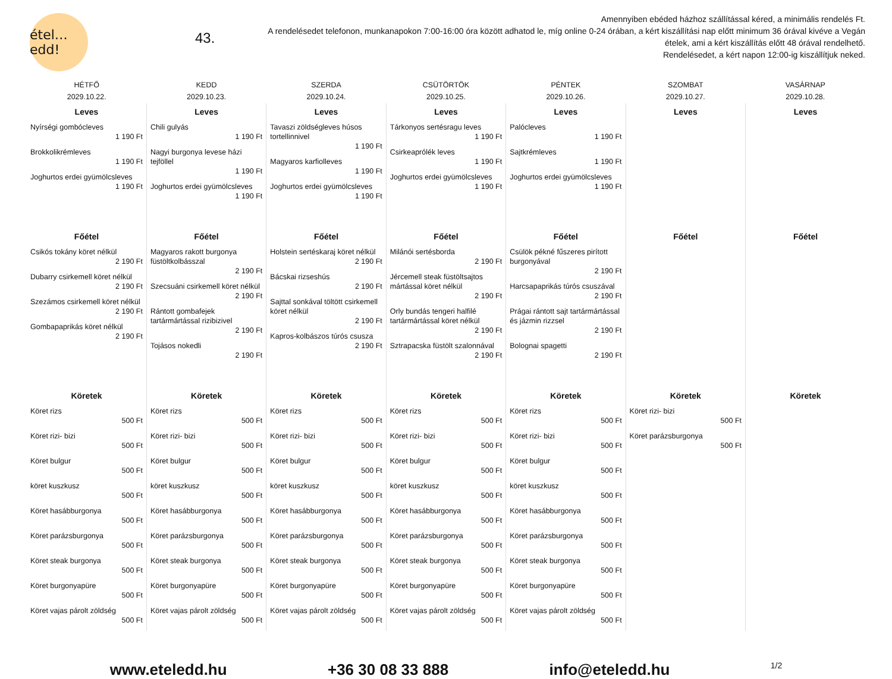étel… edd!
43.
Amennyiben ebéded házhoz szállítással kéred, a minimális rendelés Ft.
A rendelésedet telefonon, munkanapokon 7:00-16:00 óra között adhatod le, míg online 0-24 órában, a kért kiszállítási nap előtt minimum 36 órával kivéve a Vegán ételek, ami a kért kiszállítás előtt 48 órával rendelhető.
Rendelésedet, a kért napon 12:00-ig kiszállítjuk neked.
| HÉTFŐ 2029.10.22. | KEDD 2029.10.23. | SZERDA 2029.10.24. | CSÜTÖRTÖK 2029.10.25. | PÉNTEK 2029.10.26. | SZOMBAT 2029.10.27. | VASÁRNAP 2029.10.28. |
| --- | --- | --- | --- | --- | --- | --- |
| Leves Nyírségi gombócleves 1 190 Ft Brokkolikrémleves 1 190 Ft Joghurtos erdei gyümölcsleves 1 190 Ft | Leves Chili gulyás 1 190 Ft Nagyi burgonya levese házi tejföllel 1 190 Ft Joghurtos erdei gyümölcsleves 1 190 Ft | Leves Tavaszi zöldségleves húsos tortellinnivel 1 190 Ft Magyaros karfiolleves 1 190 Ft Joghurtos erdei gyümölcsleves 1 190 Ft | Leves Tárkonyos sertésragu leves 1 190 Ft Csirkeaprólék leves 1 190 Ft Joghurtos erdei gyümölcsleves 1 190 Ft | Leves Palócleves 1 190 Ft Sajtkrémleves 1 190 Ft Joghurtos erdei gyümölcsleves 1 190 Ft | Leves | Leves |
| Főétel Csikós tokány köret nélkül 2 190 Ft Dubarry csirkemell köret nélkül 2 190 Ft Szezámos csirkemell köret nélkül 2 190 Ft Gombapaprikás köret nélkül 2 190 Ft | Főétel Magyaros rakott burgonya füstöltkolbásszal 2 190 Ft Szecsuáni csirkemell köret nélkül 2 190 Ft Rántott gombafejek tartármártással rizibizivel 2 190 Ft Tojásos nokedli 2 190 Ft | Főétel Holstein sertéskaraj köret nélkül 2 190 Ft Bácskai rizseshús 2 190 Ft Sajttal sonkával töltött csirkemell köret nélkül 2 190 Ft Kapros-kolbászos túrós csusza 2 190 Ft | Főétel Milánói sertésborda 2 190 Ft Jércemell steak füstöltsajtos mártással köret nélkül 2 190 Ft Orly bundás tengeri halfilé tartármártással köret nélkül 2 190 Ft Sztrapacska füstölt szalonnával 2 190 Ft | Főétel Csülök pékné fűszeres pirított burgonyával 2 190 Ft Harcsapaprikás túrós csuszával 2 190 Ft Prágai rántott sajt tartármártással és jázmin rizzsel 2 190 Ft Bolognai spagetti 2 190 Ft | Főétel | Főétel |
| Köretek Köret rizs 500 Ft Köret rizi- bizi 500 Ft Köret bulgur 500 Ft köret kuszkusz 500 Ft Köret hasábburgonya 500 Ft Köret parázsburgonya 500 Ft Köret steak burgonya 500 Ft Köret burgonyapüre 500 Ft Köret vajas párolt zöldség 500 Ft | Köretek Köret rizs 500 Ft Köret rizi- bizi 500 Ft Köret bulgur 500 Ft köret kuszkusz 500 Ft Köret hasábburgonya 500 Ft Köret parázsburgonya 500 Ft Köret steak burgonya 500 Ft Köret burgonyapüre 500 Ft Köret vajas párolt zöldség 500 Ft | Köretek Köret rizs 500 Ft Köret rizi- bizi 500 Ft Köret bulgur 500 Ft köret kuszkusz 500 Ft Köret hasábburgonya 500 Ft Köret parázsburgonya 500 Ft Köret steak burgonya 500 Ft Köret burgonyapüre 500 Ft Köret vajas párolt zöldség 500 Ft | Köretek Köret rizs 500 Ft Köret rizi- bizi 500 Ft Köret bulgur 500 Ft köret kuszkusz 500 Ft Köret hasábburgonya 500 Ft Köret parázsburgonya 500 Ft Köret steak burgonya 500 Ft Köret burgonyapüre 500 Ft Köret vajas párolt zöldség 500 Ft | Köretek Köret rizs 500 Ft Köret rizi- bizi 500 Ft Köret bulgur 500 Ft köret kuszkusz 500 Ft Köret hasábburgonya 500 Ft Köret parázsburgonya 500 Ft Köret steak burgonya 500 Ft Köret burgonyapüre 500 Ft Köret vajas párolt zöldség 500 Ft | Köretek Köret rizi- bizi 500 Ft Köret parázsburgonya 500 Ft | Köretek |
www.eteledd.hu +36 30 08 33 888 info@eteledd.hu 1/2